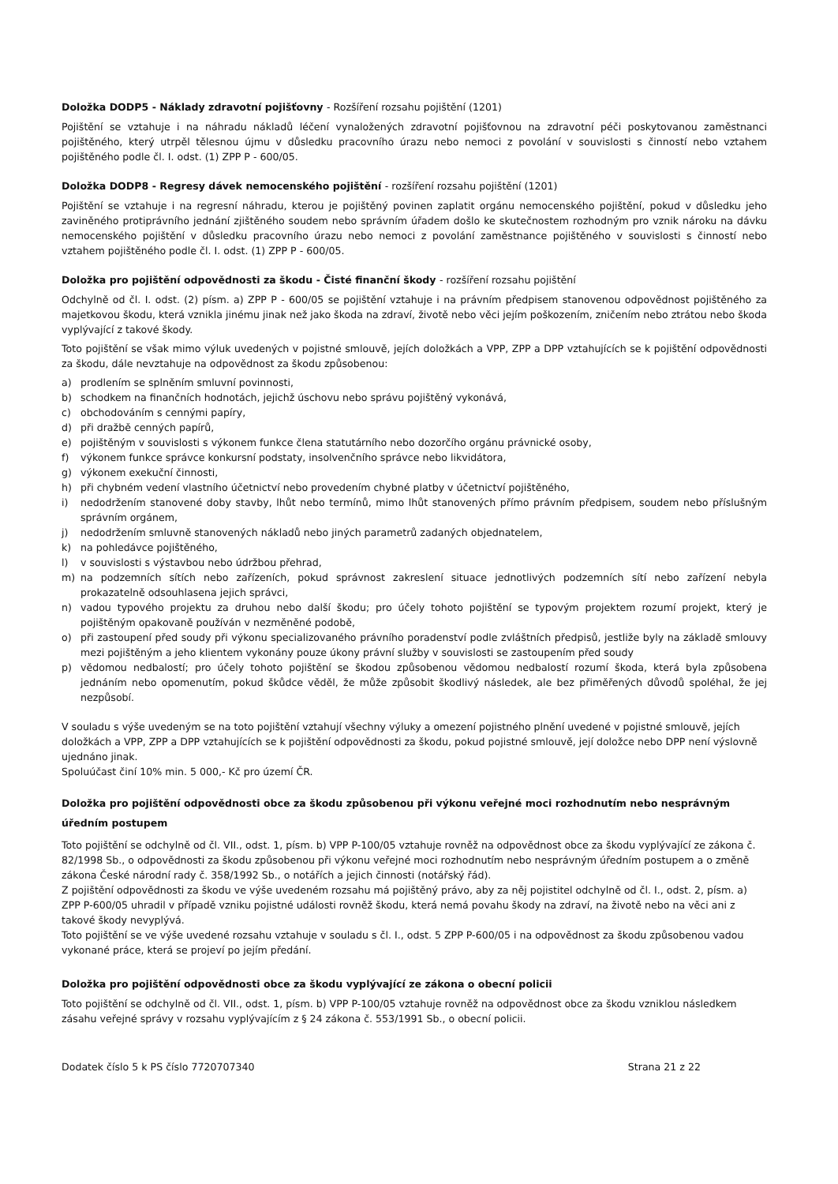Doložka DODP5 - Náklady zdravotní pojišťovny - Rozšíření rozsahu pojištění (1201)
Pojištění se vztahuje i na náhradu nákladů léčení vynaložených zdravotní pojišťovnou na zdravotní péči poskytovanou zaměstnanci pojištěného, který utrpěl tělesnou újmu v důsledku pracovního úrazu nebo nemoci z povolání v souvislosti s činností nebo vztahem pojištěného podle čl. I. odst. (1) ZPP P - 600/05.
Doložka DODP8 - Regresy dávek nemocenského pojištění - rozšíření rozsahu pojištění (1201)
Pojištění se vztahuje i na regresní náhradu, kterou je pojištěný povinen zaplatit orgánu nemocenského pojištění, pokud v důsledku jeho zaviněného protiprávního jednání zjištěného soudem nebo správním úřadem došlo ke skutečnostem rozhodným pro vznik nároku na dávku nemocenského pojištění v důsledku pracovního úrazu nebo nemoci z povolání zaměstnance pojištěného v souvislosti s činností nebo vztahem pojištěného podle čl. I. odst. (1) ZPP P - 600/05.
Doložka pro pojištění odpovědnosti za škodu - Čisté finanční škody - rozšíření rozsahu pojištění
Odchylně od čl. I. odst. (2) písm. a) ZPP P - 600/05 se pojištění vztahuje i na právním předpisem stanovenou odpovědnost pojištěného za majetkovou škodu, která vznikla jinému jinak než jako škoda na zdraví, životě nebo věci jejím poškozením, zničením nebo ztrátou nebo škoda vyplývající z takové škody.
Toto pojištění se však mimo výluk uvedených v pojistné smlouvě, jejích doložkách a VPP, ZPP a DPP vztahujících se k pojištění odpovědnosti za škodu, dále nevztahuje na odpovědnost za škodu způsobenou:
a) prodlením se splněním smluvní povinnosti,
b) schodkem na finančních hodnotách, jejichž úschovu nebo správu pojištěný vykonává,
c) obchodováním s cennými papíry,
d) při dražbě cenných papírů,
e) pojištěným v souvislosti s výkonem funkce člena statutárního nebo dozorčího orgánu právnické osoby,
f) výkonem funkce správce konkursní podstaty, insolvenčního správce nebo likvidátora,
g) výkonem exekuční činnosti,
h) při chybném vedení vlastního účetnictví nebo provedením chybné platby v účetnictví pojištěného,
i) nedodržením stanovené doby stavby, lhůt nebo termínů, mimo lhůt stanovených přímo právním předpisem, soudem nebo příslušným správním orgánem,
j) nedodržením smluvně stanovených nákladů nebo jiných parametrů zadaných objednatelem,
k) na pohledávce pojištěného,
l) v souvislosti s výstavbou nebo údržbou přehrad,
m) na podzemních sítích nebo zařízeních, pokud správnost zakreslení situace jednotlivých podzemních sítí nebo zařízení nebyla prokazatelně odsouhlasena jejich správci,
n) vadou typového projektu za druhou nebo další škodu; pro účely tohoto pojištění se typovým projektem rozumí projekt, který je pojištěným opakovaně používán v nezměněné podobě,
o) při zastoupení před soudy při výkonu specializovaného právního poradenství podle zvláštních předpisů, jestliže byly na základě smlouvy mezi pojištěným a jeho klientem vykonány pouze úkony právní služby v souvislosti se zastoupením před soudy
p) vědomou nedbalostí; pro účely tohoto pojištění se škodou způsobenou vědomou nedbalostí rozumí škoda, která byla způsobena jednáním nebo opomenutím, pokud škůdce věděl, že může způsobit škodlivý následek, ale bez přiměřených důvodů spoléhal, že jej nezpůsobí.
V souladu s výše uvedeným se na toto pojištění vztahují všechny výluky a omezení pojistného plnění uvedené v pojistné smlouvě, jejích doložkách a VPP, ZPP a DPP vztahujících se k pojištění odpovědnosti za škodu, pokud pojistné smlouvě, její doložce nebo DPP není výslovně ujednáno jinak.
Spoluúčast činí 10% min. 5 000,- Kč pro území ČR.
Doložka pro pojištění odpovědnosti obce za škodu způsobenou při výkonu veřejné moci rozhodnutím nebo nesprávným úředním postupem
Toto pojištění se odchylně od čl. VII., odst. 1, písm. b) VPP P-100/05 vztahuje rovněž na odpovědnost obce za škodu vyplývající ze zákona č. 82/1998 Sb., o odpovědnosti za škodu způsobenou při výkonu veřejné moci rozhodnutím nebo nesprávným úředním postupem a o změně zákona České národní rady č. 358/1992 Sb., o notářích a jejich činnosti (notářský řád).
Z pojištění odpovědnosti za škodu ve výše uvedeném rozsahu má pojištěný právo, aby za něj pojistitel odchylně od čl. I., odst. 2, písm. a) ZPP P-600/05 uhradil v případě vzniku pojistné události rovněž škodu, která nemá povahu škody na zdraví, na životě nebo na věci ani z takové škody nevyplývá.
Toto pojištění se ve výše uvedené rozsahu vztahuje v souladu s čl. I., odst. 5 ZPP P-600/05 i na odpovědnost za škodu způsobenou vadou vykonané práce, která se projeví po jejím předání.
Doložka pro pojištění odpovědnosti obce za škodu vyplývající ze zákona o obecní policii
Toto pojištění se odchylně od čl. VII., odst. 1, písm. b) VPP P-100/05 vztahuje rovněž na odpovědnost obce za škodu vzniklou následkem zásahu veřejné správy v rozsahu vyplývajícím z § 24 zákona č. 553/1991 Sb., o obecní policii.
Dodatek číslo 5 k PS číslo 7720707340 Strana 21 z 22